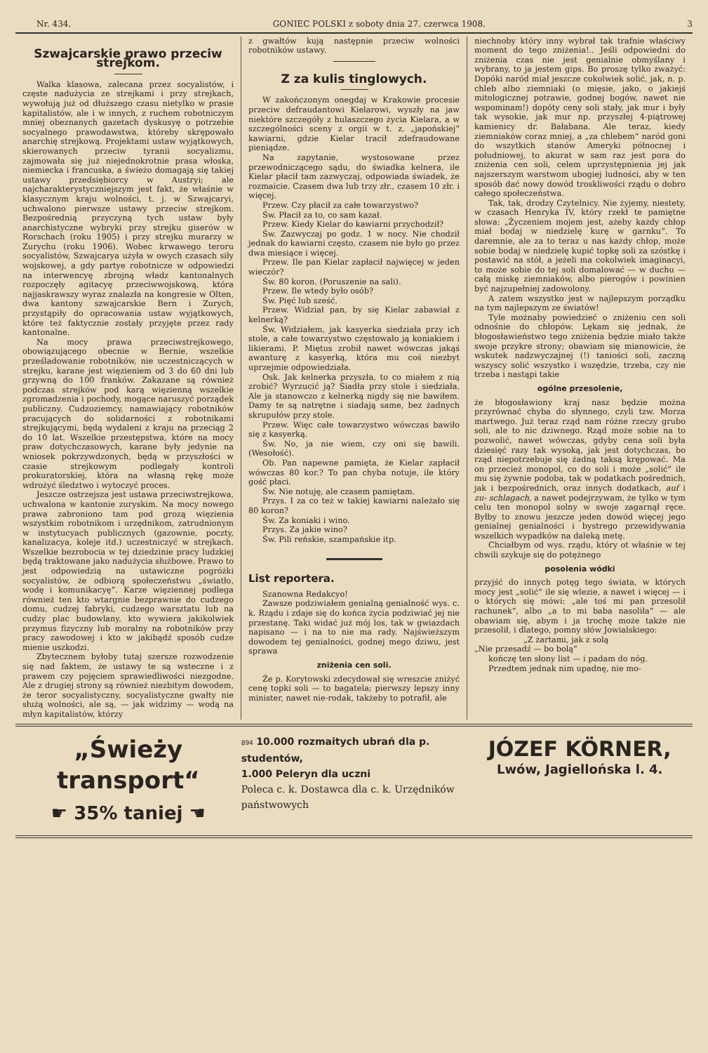Nr. 434. GONIEC POLSKI z soboty dnia 27. czerwca 1908. 3
Szwajcarskie prawo przeciw strejkom.
Walka klasowa, zalecana przez socyalistów, i częste nadużycia ze strejkami i przy strejkach, wywołują już od dłuższego czasu nietylko w prasie kapitalistów, ale i w innych, z ruchem robotniczym mniej obeznanych gazetach dyskusyę o potrzebie socyalnego prawodawstwa, któreby skrępowało anarchię strejkową. Projektami ustaw wyjątkowych, skierowanych przeciw tyranii socyalizmu, zajmowała się już niejednokrotnie prasa włoska, niemiecka i francuska, a świeżo domagają się takiej ustawy przedsiębiorcy w Austryi; ale najcharakterystyczniejszym jest fakt, że właśnie w klasycznym kraju wolności, t. j. w Szwajcaryi, uchwalono pierwsze ustawy przeciw strejkom. Bezpośrednią przyczyną tych ustaw były anarchistyczne wybryki przy strejku giserów w Rorschach (roku 1905) i przy strejku murarzy w Zurychu (roku 1906). Wobec krwawego teroru socyalistów, Szwajcarya użyła w owych czasach siły wojskowej, a gdy partye robotnicze w odpowiedzi na interwencyę zbrojną władz kantonalnych rozpoczęły agitacyę przeciwwojskową, która najjaskrawszy wyraz znalazła na kongresie w Olten, dwa kantony szwajcarskie Bern i Zurych, przystąpiły do opracowania ustaw wyjątkowych, które też faktycznie zostały przyjęte przez rady kantonalne.
Na mocy prawa przeciwstrejkowego, obowiązującego obecnie w Bernie, wszelkie prześladowanie robotników, nie uczestniczących w strejku, karane jest więzieniem od 3 do 60 dni lub grzywną do 100 franków. Zakazane są również podczas strejków pod karą więzienną wszelkie zgromadzenia i pochody, mogące naruszyć porządek publiczny. Cudzoziemcy, namawiający robotników pracujących do solidarności z robotnikami strejkującymi, będą wydaleni z kraju na przeciąg 2 do 10 lat. Wszelkie przestępstwa, które na mocy praw dotychczasowych, karane były jedynie na wniosek pokrzywdzonych, będą w przyszłości w czasie strejkowym podlegały kontroli prokuratorskiej, która na własną rękę może wdrożyć śledztwo i wytoczyć proces.
Jeszcze ostrzejsza jest ustawa przeciwstrejkowa, uchwalona w kantonie zuryskim. Na mocy nowego prawa zabroniono tam pod grozą więzienia wszystkim robotnikom i urzędnikom, zatrudnionym w instytucyach publicznych (gazownie, poczty, kanalizacya, koleje itd.) uczestniczyć w strejkach. Wszelkie bezrobocia w tej dziedzinie pracy ludzkiej będą traktowane jako nadużycia służbowe. Prawo to jest odpowiedzią na ustawiczne pogróżki socyalistów, że odbiorą społeczeństwu „światło, wodę i komunikacyę“. Karze więziennej podlega również ten kto wtargnie bezprawnie do cudzego domu, cudzej fabryki, cudzego warsztatu lub na cudzy plac budowlany, kto wywiera jakikolwiek przymus fizyczny lub moralny na robotników przy pracy zawodowej i kto w jakibądź sposób cudze mienie uszkodzi.
Zbytecznem byłoby tutaj szersze rozwodzenie się nad faktem, że ustawy te są wsteczne i z prawem czy pojęciem sprawiedliwości niezgodne. Ale z drugiej strony są również niezbitym dowodem, że teror socyalistyczny, socyalistyczne gwałty nie służą wolności, ale są, — jak widzimy — wodą na młyn kapitalistów, którzy
z gwałtów kują następnie przeciw wolności robotników ustawy.
Z za kulis tinglowych.
W zakończonym onegdaj w Krakowie procesie przeciw defraudantowi Kielarowi, wyszły na jaw niektóre szczegóły z hulaszczego życia Kielara, a w szczególności sceny z orgii w t. z. „japońskiej“ kawiarni, gdzie Kielar tracił zdefraudowane pieniądze.
Na zapytanie, wystosowane przez przewodniczącego sądu, do świadka kelnera, ile Kielar płacił tam zazwyczaj, odpowiada świadek, że rozmaicie. Czasem dwa lub trzy złr., czasem 10 złr. i więcej.
Przew. Czy płacił za całe towarzystwo?
Św. Płacił za to, co sam kazał.
Przew. Kiedy Kielar do kawiarni przychodził?
Św. Zazwyczaj po godz. 1 w nocy. Nie chodził jednak do kawiarni często, czasem nie było go przez dwa miesiące i więcej.
Przew. Ile pan Kielar zapłacił najwięcej w jeden wieczór?
Św. 80 koron. (Poruszenie na sali).
Przew. Ile wtedy było osób?
Św. Pięć lub sześć.
Przew. Widział pan, by się Kielar zabawiał z kelnerką?
Św. Widziałem, jak kasyerka siedziała przy ich stole, a całe towarzystwo częstowało ją koniakiem i likierami. P. Miętus zrobił nawet wówczas jakąś awanturę z kasyerką, która mu coś niezbyt uprzejmie odpowiedziała.
Osk. Jak kelnerka przyszła, to co miałem z nią zrobić? Wyrzucić ją? Siadła przy stole i siedziała. Ale ja stanowczo z kelnerką nigdy się nie bawiłem. Damy te są natrętne i siadają same, bez żadnych skrupułów przy stole.
Przew. Więc całe towarzystwo wówczas bawiło się z kasyerką.
Św. No, ja nie wiem, czy oni się bawili. (Wesołość).
Ob. Pan napewne pamięta, że Kielar zapłacił wówczas 80 kor.? To pan chyba notuje, ile który gość płaci.
Św. Nie notuję, ale czasem pamiętam.
Przys. I za co też w takiej kawiarni należało się 80 koron?
Św. Za koniaki i wino.
Przys. Za jakie wino?
Św. Pili reńskie, szampańskie itp.
List reportera.
Szanowna Redakcyo!
Zawsze podziwiałem genialną genialność wys. c. k. Rządu i zdaje się do końca życia podziwiać jej nie przestanę. Taki widać już mój los, tak w gwiazdach napisano — i na to nie ma rady. Najświeższym dowodem tej genialności, godnej mego dziwu, jest sprawa
zniżenia cen soli.
Że p. Korytowski zdecydował się wreszcie zniżyć cenę topki soli — to bagatela; pierwszy lepszy inny minister, nawet nie-rodak, takżeby to potrafił, ale
niechnoby który inny wybrał tak trafnie właściwy moment do tego zniżenia!.. Jeśli odpowiedni do zniżenia czas nie jest genialnie obmyślany i wybrany, to ja jestem gips. Bo proszę tylko zważyć: Dopóki naród miał jeszcze cokolwiek solić, jak, n. p. chleb albo ziemniaki (o mięsie, jako, o jakiejś mitologicznej potrawie, godnej bogów, nawet nie wspominam!) dopóty ceny soli stały, jak mur i były tak wysokie, jak mur np. przyszłej 4-piątrowej kamienicy dr. Bałabana. Ale teraz, kiedy ziemniaków coraz mniej, a „za chlebem“ naród goni do wszytkich stanów Ameryki północnej i południowej, to akurat w sam raz jest pora do zniżenia cen soli, celem uprzystępnienia jej jak najszerszym warstwom ubogiej ludności, aby w ten sposób dać nowy dowód troskliwości rządu o dobro całego społeczeństwa.
Tak, tak, drodzy Czytelnicy. Nie żyjemy, niestety, w czasach Henryka IV, który rzekł te pamiętne słowa: „Życzeniem mojem jest, ażeby każdy chłop miał bodaj w niedzielę kurę w garnku“. To daremnie, ale za to teraz u nas każdy chłop, może sobie bodaj w niedzielę kupić topkę soli za szóstkę i postawić na stół, a jeżeli ma cokolwiek imaginacyi, to może sobie do tej soli domalować — w duchu — całą miskę ziemniaków, albo pierogów i powinien być najzupełniej zadowolony.
A zatem wszystko jest w najlepszym porządku na tym najlepszym ze światów!
Tyle możnaby powiedzieć o zniżeniu cen soli odnośnie do chłopów. Lękam się jednak, że błogosławieństwo tego zniżenia będzie miało także swoje przykre strony; obawiam się mianowicie, że wskutek nadzwyczajnej (!) taniości soli, zaczną wszyscy solić wszystko i wszędzie, trzeba, czy nie trzeba i nastąpi takie
ogólne przesolenie,
że błogosławiony kraj nasz będzie można przyrównać chyba do słynnego, czyli tzw. Morza martwego. Już teraz rząd nam różne rzeczy grubo soli, ale to nic dziwnego. Rząd może sobie na to pozwolić, nawet wówczas, gdyby cena soli była dziesięć razy tak wysoką, jak jest dotychczas, bo rząd niepotrzebuje się żadną taksą krępować. Ma on przecież monopol, co do soli i może „solić“ ile mu się żywnie podoba, tak w podatkach pośrednich, jak i bezpośrednich, oraz innych dodatkach, auf i zu- schlagach, a nawet podejrzywam, że tylko w tym celu ten monopol solny w swoje zagarnął ręce. Byłby to znowu jeszcze jeden dowód więcej jego genialnej genialności i bystrego przewidywania wszelkich wypadków na daleką metę.
Chciałbym od wys. rządu, który ot właśnie w tej chwili szykuje się do potężnego
posolenia wódki
przyjść do innych potęg tego świata, w których mocy jest „solić“ ile się wlezie, a nawet i więcej — i o których się mówi: „ale toś mi pan przesolił rachunek“, albo „a to mi baba nasoliła“ — ale obawiam się, abym i ja trochę może także nie przesolił, i dlatego, pomny słów Jowialskiego:
„Z żartami, jak z solą
„Nie przesadź — bo bolą“
kończę ten słony list — i padam do nóg.
Przedtem jednak nim upadnę, nie mo-
„Świeży transport“
☛ 35% taniej ☚
894 10.000 rozmaitych ubrań dla p. studentów,
1.000 Peleryn dla uczni
Poleca c. k. Dostawca dla c. k. Urzędników państwowych
JÓZEF KÖRNER,
Lwów, Jagiellońska l. 4.